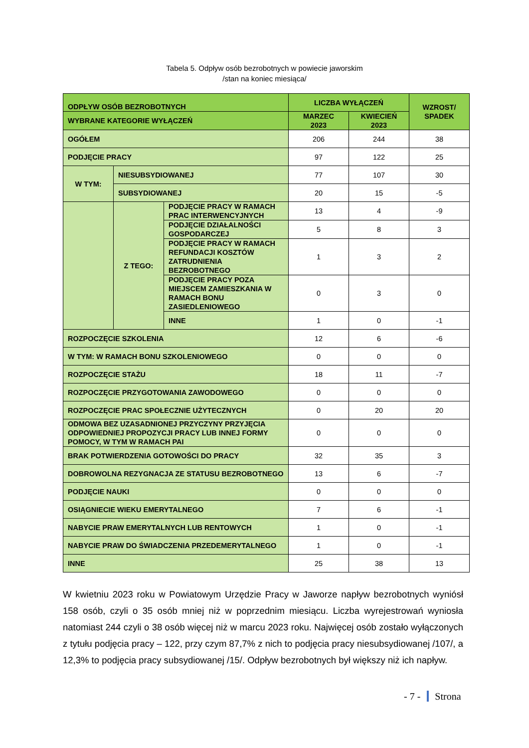Tabela 5. Odpływ osób bezrobotnych w powiecie jaworskim
/stan na koniec miesiąca/
| ODPŁYW OSÓB BEZROBOTNYCH | | | LICZBA WYŁĄCZEŃ | | WZROST/ SPADEK |
| --- | --- | --- | --- | --- | --- |
| WYBRANE KATEGORIE WYŁĄCZEŃ | | | MARZEC 2023 | KWIECIEŃ 2023 | |
| OGÓŁEM | | | 206 | 244 | 38 |
| PODJĘCIE PRACY | | | 97 | 122 | 25 |
| W TYM: | NIESUBSYDIOWANEJ | | 77 | 107 | 30 |
| | SUBSYDIOWANEJ | | 20 | 15 | -5 |
| | Z TEGO: | PODJĘCIE PRACY W RAMACH PRAC INTERWENCYJNYCH | 13 | 4 | -9 |
| | | PODJĘCIE DZIAŁALNOŚCI GOSPODARCZEJ | 5 | 8 | 3 |
| | | PODJĘCIE PRACY W RAMACH REFUNDACJI KOSZTÓW ZATRUDNIENIA BEZROBOTNEGO | 1 | 3 | 2 |
| | | PODJĘCIE PRACY POZA MIEJSCEM ZAMIESZKANIA W RAMACH BONU ZASIEDLENIOWEGO | 0 | 3 | 0 |
| | | INNE | 1 | 0 | -1 |
| ROZPOCZĘCIE SZKOLENIA | | | 12 | 6 | -6 |
| W TYM: W RAMACH BONU SZKOLENIOWEGO | | | 0 | 0 | 0 |
| ROZPOCZĘCIE STAŻU | | | 18 | 11 | -7 |
| ROZPOCZĘCIE PRZYGOTOWANIA ZAWODOWEGO | | | 0 | 0 | 0 |
| ROZPOCZĘCIE PRAC SPOŁECZNIE UŻYTECZNYCH | | | 0 | 20 | 20 |
| ODMOWA BEZ UZASADNIONEJ PRZYCZYNY PRZYJĘCIA ODPOWIEDNIEJ PROPOZYCJI PRACY LUB INNEJ FORMY POMOCY, W TYM W RAMACH PAI | | | 0 | 0 | 0 |
| BRAK POTWIERDZENIA GOTOWOŚCI DO PRACY | | | 32 | 35 | 3 |
| DOBROWOLNA REZYGNACJA ZE STATUSU BEZROBOTNEGO | | | 13 | 6 | -7 |
| PODJĘCIE NAUKI | | | 0 | 0 | 0 |
| OSIĄGNIECIE WIEKU EMERYTALNEGO | | | 7 | 6 | -1 |
| NABYCIE PRAW EMERYTALNYCH LUB RENTOWYCH | | | 1 | 0 | -1 |
| NABYCIE PRAW DO ŚWIADCZENIA PRZEDEMERYTALNEGO | | | 1 | 0 | -1 |
| INNE | | | 25 | 38 | 13 |
W kwietniu 2023 roku w Powiatowym Urzędzie Pracy w Jaworze napływ bezrobotnych wyniósł 158 osób, czyli o 35 osób mniej niż w poprzednim miesiącu. Liczba wyrejestrowań wyniosła natomiast 244 czyli o 38 osób więcej niż w marcu 2023 roku. Najwięcej osób zostało wyłączonych z tytułu podjęcia pracy – 122, przy czym 87,7% z nich to podjęcia pracy niesubsydiowanej /107/, a 12,3% to podjęcia pracy subsydiowanej /15/. Odpływ bezrobotnych był większy niż ich napływ.
- 7 - Strona